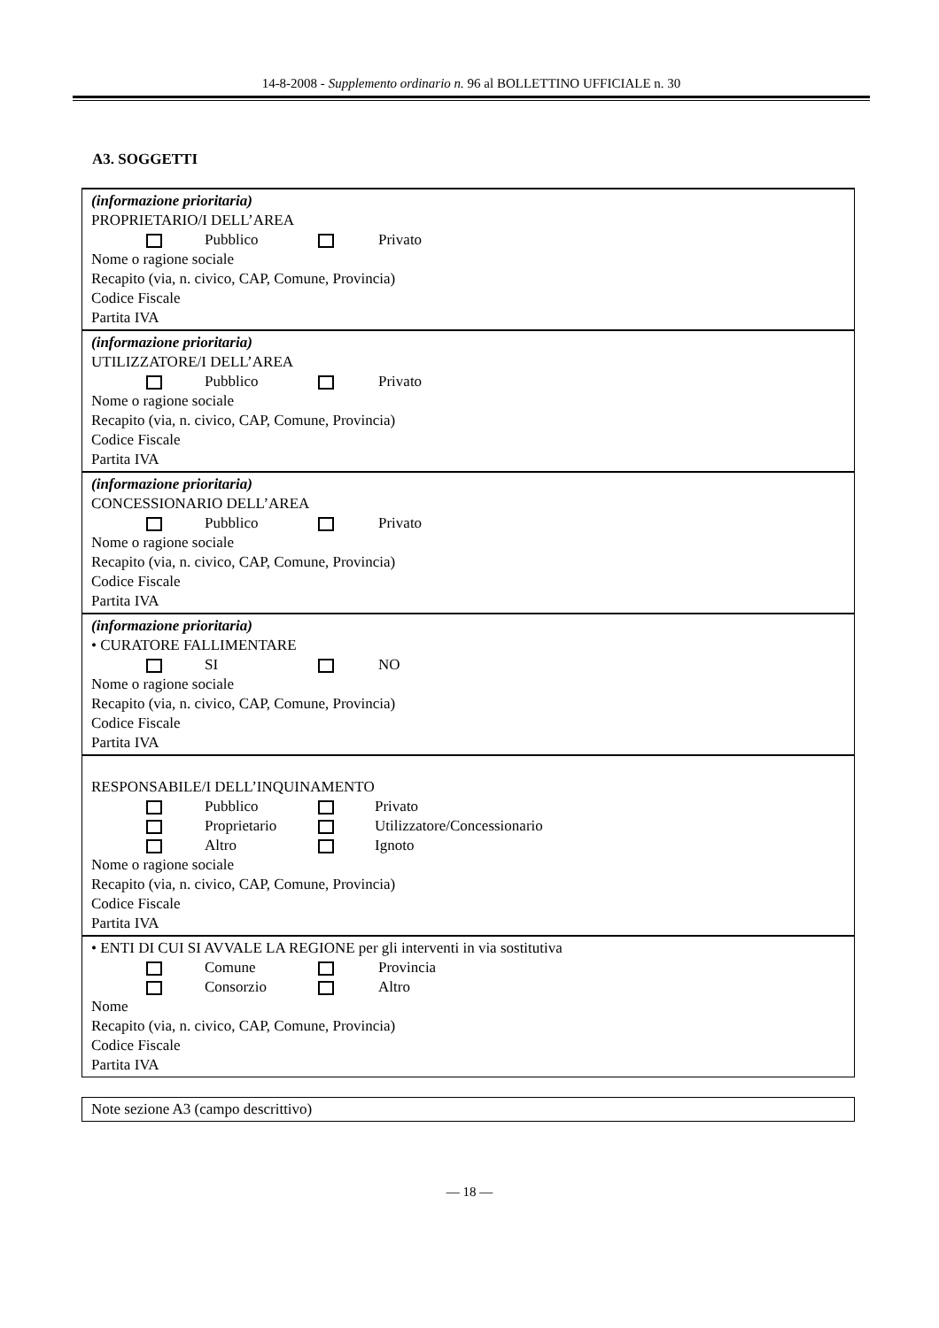14-8-2008 - Supplemento ordinario n. 96 al BOLLETTINO UFFICIALE n. 30
A3. SOGGETTI
(informazione prioritaria)
PROPRIETARIO/I DELL’AREA
Pubblico Privato
Nome o ragione sociale
Recapito (via, n. civico, CAP, Comune, Provincia)
Codice Fiscale
Partita IVA
(informazione prioritaria)
UTILIZZATORE/I DELL’AREA
Pubblico Privato
Nome o ragione sociale
Recapito (via, n. civico, CAP, Comune, Provincia)
Codice Fiscale
Partita IVA
(informazione prioritaria)
CONCESSIONARIO DELL’AREA
Pubblico Privato
Nome o ragione sociale
Recapito (via, n. civico, CAP, Comune, Provincia)
Codice Fiscale
Partita IVA
(informazione prioritaria)
• CURATORE FALLIMENTARE
SI NO
Nome o ragione sociale
Recapito (via, n. civico, CAP, Comune, Provincia)
Codice Fiscale
Partita IVA
RESPONSABILE/I DELL’INQUINAMENTO
Pubblico Privato
Proprietario Utilizzatore/Concessionario
Altro Ignoto
Nome o ragione sociale
Recapito (via, n. civico, CAP, Comune, Provincia)
Codice Fiscale
Partita IVA
• ENTI DI CUI SI AVVALE LA REGIONE per gli interventi in via sostitutiva
Comune Provincia
Consorzio Altro
Nome
Recapito (via, n. civico, CAP, Comune, Provincia)
Codice Fiscale
Partita IVA
Note sezione A3 (campo descrittivo)
— 18 —